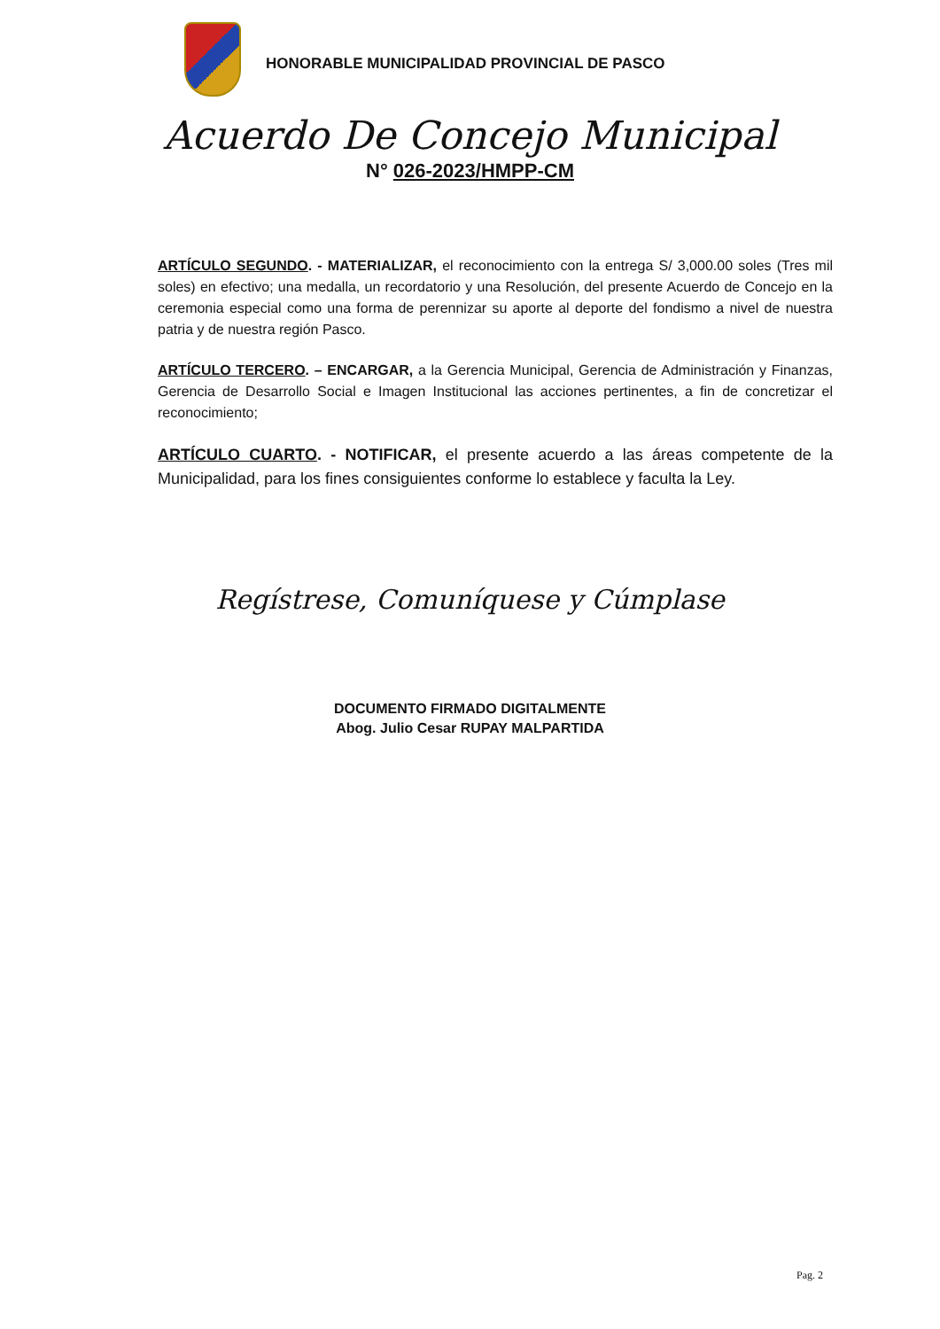HONORABLE MUNICIPALIDAD PROVINCIAL DE PASCO
Acuerdo De Concejo Municipal
N° 026-2023/HMPP-CM
ARTÍCULO SEGUNDO. - MATERIALIZAR, el reconocimiento con la entrega S/ 3,000.00 soles (Tres mil soles) en efectivo; una medalla, un recordatorio y una Resolución, del presente Acuerdo de Concejo en la ceremonia especial como una forma de perennizar su aporte al deporte del fondismo a nivel de nuestra patria y de nuestra región Pasco.
ARTÍCULO TERCERO. – ENCARGAR, a la Gerencia Municipal, Gerencia de Administración y Finanzas, Gerencia de Desarrollo Social e Imagen Institucional las acciones pertinentes, a fin de concretizar el reconocimiento;
ARTÍCULO CUARTO. - NOTIFICAR, el presente acuerdo a las áreas competente de la Municipalidad, para los fines consiguientes conforme lo establece y faculta la Ley.
Regístrese, Comuníquese y Cúmplase
DOCUMENTO FIRMADO DIGITALMENTE
Abog. Julio Cesar RUPAY MALPARTIDA
Pag. 2